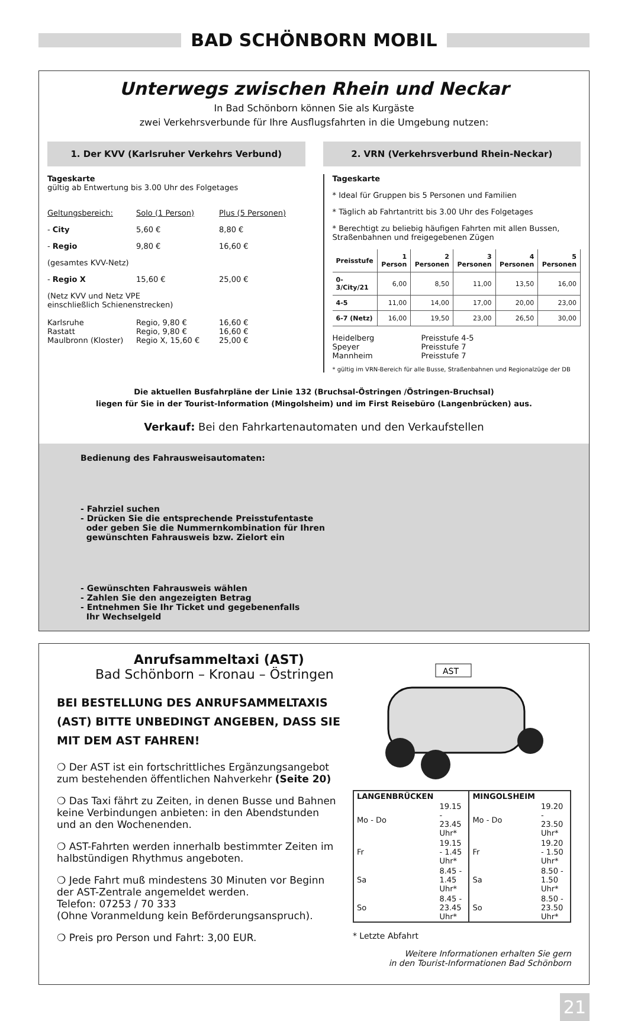BAD SCHÖNBORN MOBIL
Unterwegs zwischen Rhein und Neckar
In Bad Schönborn können Sie als Kurgäste
zwei Verkehrsverbunde für Ihre Ausflugsfahrten in die Umgebung nutzen:
1. Der KVV (Karlsruher Verkehrs Verbund)
Tageskarte
gültig ab Entwertung bis 3.00 Uhr des Folgetages
Geltungsbereich: Solo (1 Person) Plus (5 Personen)
- City 5,60 € 8,80 €
- Regio 9,80 € 16,60 €
(gesamtes KVV-Netz)
- Regio X 15,60 € 25,00 €
(Netz KVV und Netz VPE
einschließlich Schienenstrecken)
Karlsruhe Regio, 9,80 € 16,60 €
Rastatt Regio, 9,80 € 16,60 €
Maulbronn (Kloster) Regio X, 15,60 € 25,00 €
2. VRN (Verkehrsverbund Rhein-Neckar)
Tageskarte
* Ideal für Gruppen bis 5 Personen und Familien
* Täglich ab Fahrtantritt bis 3.00 Uhr des Folgetages
* Berechtigt zu beliebig häufigen Fahrten mit allen Bussen, Straßenbahnen und freigegebenen Zügen
| Preisstufe | 1 Person | 2 Personen | 3 Personen | 4 Personen | 5 Personen |
| --- | --- | --- | --- | --- | --- |
| 0-3/City/21 | 6,00 | 8,50 | 11,00 | 13,50 | 16,00 |
| 4-5 | 11,00 | 14,00 | 17,00 | 20,00 | 23,00 |
| 6-7 (Netz) | 16,00 | 19,50 | 23,00 | 26,50 | 30,00 |
Heidelberg Preisstufe 4-5
Speyer Preisstufe 7
Mannheim Preisstufe 7
* gültig im VRN-Bereich für alle Busse, Straßenbahnen und Regionalzüge der DB
Die aktuellen Busfahrpläne der Linie 132 (Bruchsal-Östringen /Östringen-Bruchsal)
liegen für Sie in der Tourist-Information (Mingolsheim) und im First Reisebüro (Langenbrücken) aus.
Verkauf: Bei den Fahrkartenautomaten und den Verkaufstellen
Bedienung des Fahrausweisautomaten:
- Fahrziel suchen
- Drücken Sie die entsprechende Preisstufentaste
oder geben Sie die Nummernkombination für Ihren
gewünschten Fahrausweis bzw. Zielort ein
- Gewünschten Fahrausweis wählen
- Zahlen Sie den angezeigten Betrag
- Entnehmen Sie Ihr Ticket und gegebenenfalls
Ihr Wechselgeld
Anrufsammeltaxi (AST)
Bad Schönborn – Kronau – Östringen
BEI BESTELLUNG DES ANRUFSAMMELTAXIS (AST) BITTE UNBEDINGT ANGEBEN, DASS SIE MIT DEM AST FAHREN!
❍ Der AST ist ein fortschrittliches Ergänzungsangebot zum bestehenden öffentlichen Nahverkehr (Seite 20)
❍ Das Taxi fährt zu Zeiten, in denen Busse und Bahnen keine Verbindungen anbieten: in den Abendstunden und an den Wochenenden.
❍ AST-Fahrten werden innerhalb bestimmter Zeiten im halbstündigen Rhythmus angeboten.
❍ Jede Fahrt muß mindestens 30 Minuten vor Beginn der AST-Zentrale angemeldet werden.
Telefon: 07253 / 70 333
(Ohne Voranmeldung kein Beförderungsanspruch).
❍ Preis pro Person und Fahrt: 3,00 EUR.
AST
| LANGENBRÜCKEN | | MINGOLSHEIM | |
| Mo - Do | 19.15 - 23.45 Uhr* | Mo - Do | 19.20 - 23.50 Uhr* |
| Fr | 19.15 - 1.45 Uhr* | Fr | 19.20 - 1.50 Uhr* |
| Sa | 8.45 - 1.45 Uhr* | Sa | 8.50 - 1.50 Uhr* |
| So | 8.45 - 23.45 Uhr* | So | 8.50 - 23.50 Uhr* |
* Letzte Abfahrt
Weitere Informationen erhalten Sie gern
in den Tourist-Informationen Bad Schönborn
21